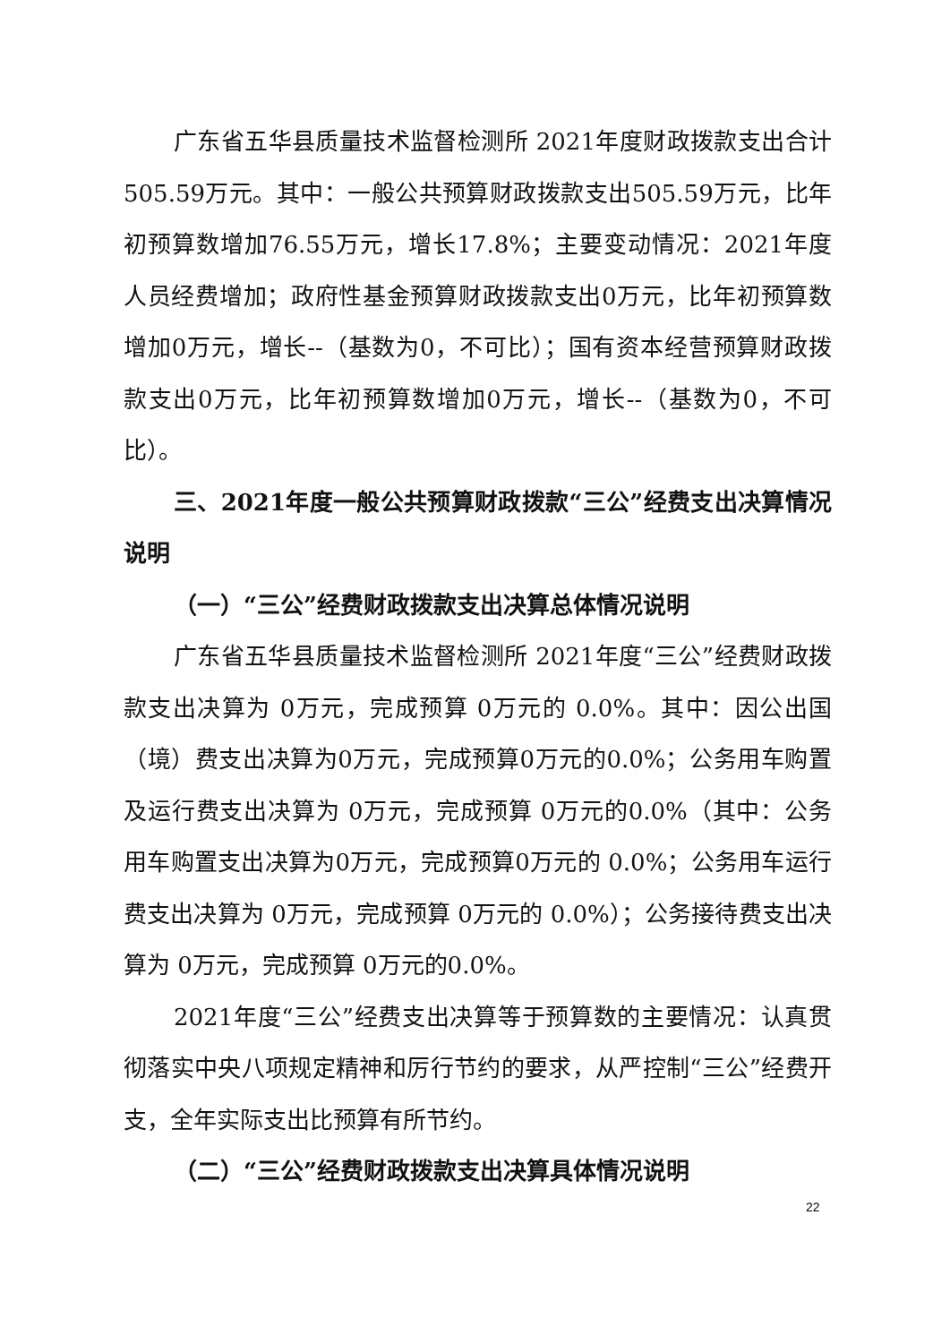广东省五华县质量技术监督检测所 2021年度财政拨款支出合计505.59万元。其中：一般公共预算财政拨款支出505.59万元，比年初预算数增加76.55万元，增长17.8%；主要变动情况：2021年度人员经费增加；政府性基金预算财政拨款支出0万元，比年初预算数增加0万元，增长--（基数为0，不可比）；国有资本经营预算财政拨款支出0万元，比年初预算数增加0万元，增长--（基数为0，不可比）。
三、2021年度一般公共预算财政拨款“三公”经费支出决算情况说明
（一）“三公”经费财政拨款支出决算总体情况说明
广东省五华县质量技术监督检测所 2021年度“三公”经费财政拨款支出决算为 0万元，完成预算 0万元的 0.0%。其中：因公出国（境）费支出决算为0万元，完成预算0万元的0.0%；公务用车购置及运行费支出决算为 0万元，完成预算 0万元的0.0%（其中：公务用车购置支出决算为0万元，完成预算0万元的 0.0%；公务用车运行费支出决算为 0万元，完成预算 0万元的 0.0%）；公务接待费支出决算为 0万元，完成预算 0万元的0.0%。
2021年度“三公”经费支出决算等于预算数的主要情况：认真贯彻落实中央八项规定精神和厉行节约的要求，从严控制“三公”经费开支，全年实际支出比预算有所节约。
（二）“三公”经费财政拨款支出决算具体情况说明
22